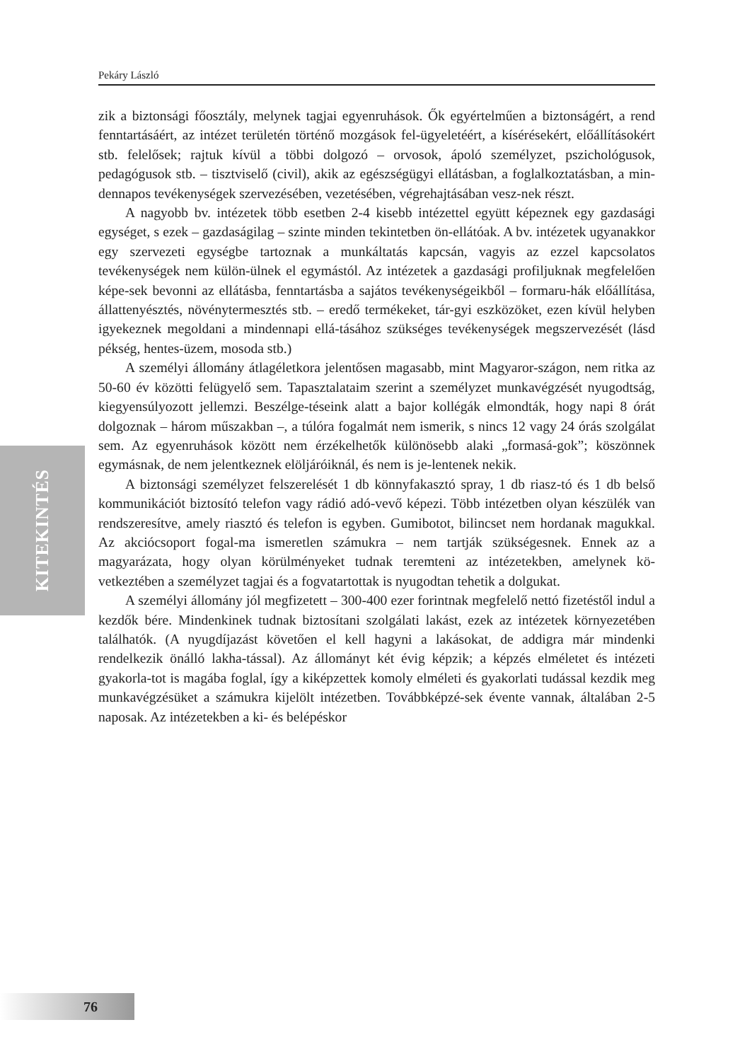Pekáry László
KITEKINTÉS
zik a biztonsági főosztály, melynek tagjai egyenruhások. Ők egyértelműen a biztonságért, a rend fenntartásáért, az intézet területén történő mozgások fel-ügyeletéért, a kísérésekért, előállításokért stb. felelősek; rajtuk kívül a többi dolgozó – orvosok, ápoló személyzet, pszichológusok, pedagógusok stb. – tisztviselő (civil), akik az egészségügyi ellátásban, a foglalkoztatásban, a min-dennapos tevékenységek szervezésében, vezetésében, végrehajtásában vesz-nek részt.
A nagyobb bv. intézetek több esetben 2-4 kisebb intézettel együtt képeznek egy gazdasági egységet, s ezek – gazdaságilag – szinte minden tekintetben ön-ellátóak. A bv. intézetek ugyanakkor egy szervezeti egységbe tartoznak a munkáltatás kapcsán, vagyis az ezzel kapcsolatos tevékenységek nem külön-ülnek el egymástól. Az intézetek a gazdasági profiljuknak megfelelően képe-sek bevonni az ellátásba, fenntartásba a sajátos tevékenységeikből – formaru-hák előállítása, állattenyésztés, növénytermesztés stb. – eredő termékeket, tár-gyi eszközöket, ezen kívül helyben igyekeznek megoldani a mindennapi ellá-tásához szükséges tevékenységek megszervezését (lásd pékség, hentes-üzem, mosoda stb.)
A személyi állomány átlagéletkora jelentősen magasabb, mint Magyaror-szágon, nem ritka az 50-60 év közötti felügyelő sem. Tapasztalataim szerint a személyzet munkavégzését nyugodtság, kiegyensúlyozott jellemzi. Beszélge-téseink alatt a bajor kollégák elmondták, hogy napi 8 órát dolgoznak – három műszakban –, a túlóra fogalmát nem ismerik, s nincs 12 vagy 24 órás szolgálat sem. Az egyenruhások között nem érzékelhetők különösebb alaki „formasá-gok”; köszönnek egymásnak, de nem jelentkeznek elöljáróiknál, és nem is je-lentenek nekik.
A biztonsági személyzet felszerelését 1 db könnyfakasztó spray, 1 db riasz-tó és 1 db belső kommunikációt biztosító telefon vagy rádió adó-vevő képezi. Több intézetben olyan készülék van rendszeresítve, amely riasztó és telefon is egyben. Gumibotot, bilincset nem hordanak magukkal. Az akciócsoport fogal-ma ismeretlen számukra – nem tartják szükségesnek. Ennek az a magyarázata, hogy olyan körülményeket tudnak teremteni az intézetekben, amelynek kö-vetkeztében a személyzet tagjai és a fogvatartottak is nyugodtan tehetik a dolgukat.
A személyi állomány jól megfizetett – 300-400 ezer forintnak megfelelő nettó fizetéstől indul a kezdők bére. Mindenkinek tudnak biztosítani szolgálati lakást, ezek az intézetek környezetében találhatók. (A nyugdíjazást követően el kell hagyni a lakásokat, de addigra már mindenki rendelkezik önálló lakha-tással). Az állományt két évig képzik; a képzés elméletet és intézeti gyakorla-tot is magába foglal, így a kiképzettek komoly elméleti és gyakorlati tudással kezdik meg munkavégzésüket a számukra kijelölt intézetben. Továbbképzé-sek évente vannak, általában 2-5 naposak. Az intézetekben a ki- és belépéskor
76